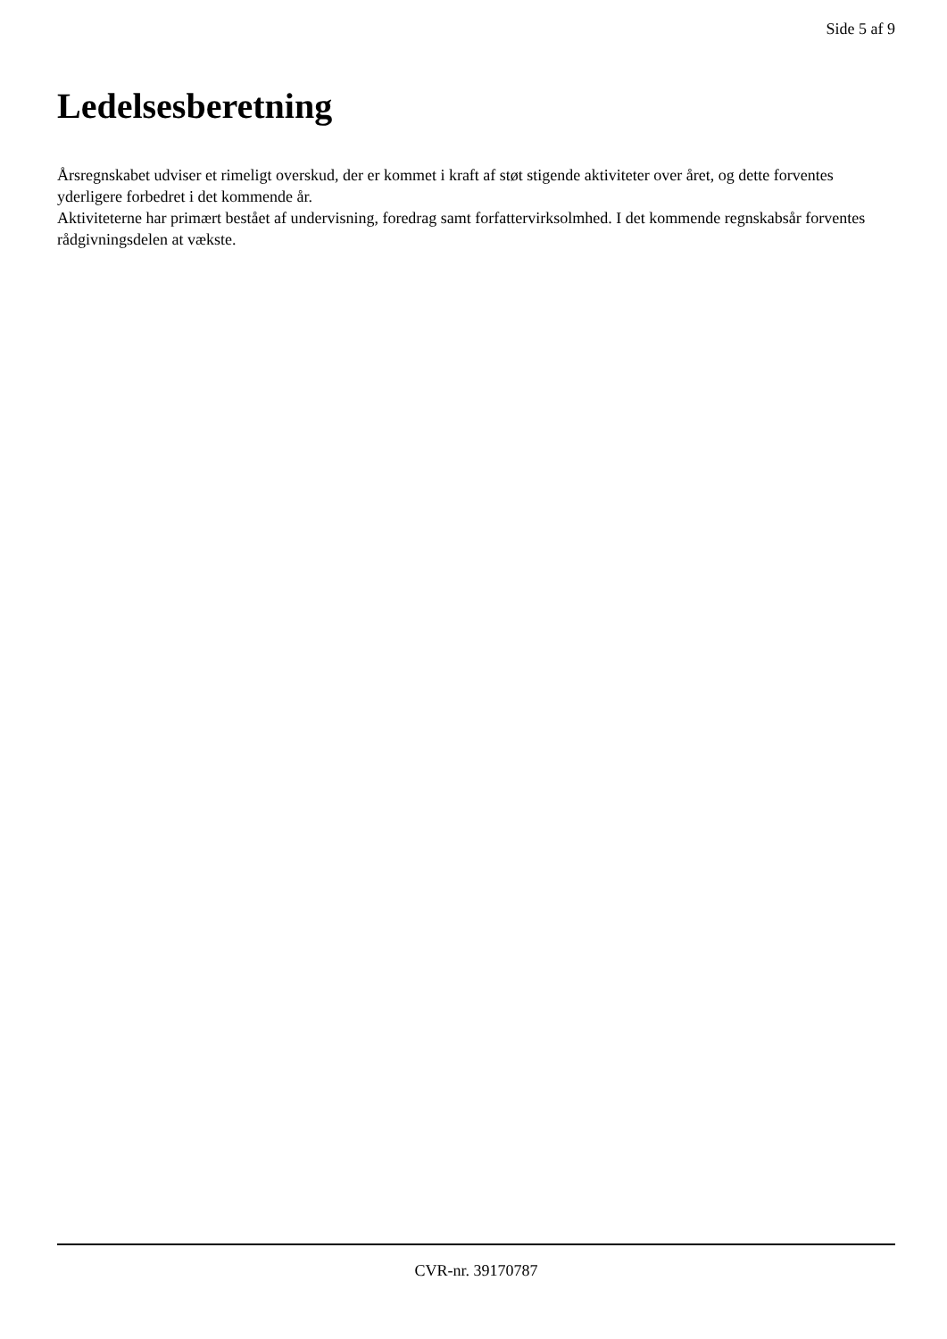Side 5 af 9
Ledelsesberetning
Årsregnskabet udviser et rimeligt overskud, der er kommet i kraft af støt stigende aktiviteter over året, og dette forventes yderligere forbedret i det kommende år.
Aktiviteterne har primært bestået af undervisning, foredrag samt forfattervirksolmhed. I det kommende regnskabsår forventes rådgivningsdelen at vækste.
CVR-nr. 39170787